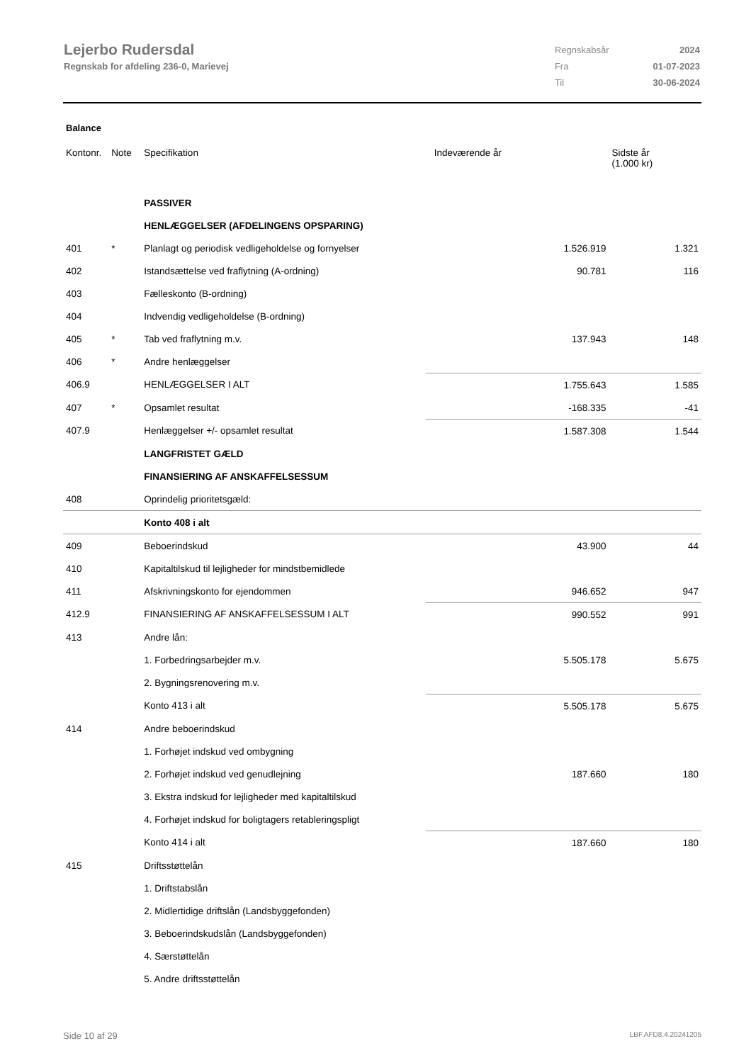Lejerbo Rudersdal
Regnskab for afdeling 236-0, Marievej
| Regnskabsår | 2024 |
| Fra | 01-07-2023 |
| Til | 30-06-2024 |
Balance
| Kontonr. | Note | Specifikation | | Indeværende år | Sidste år (1.000 kr) |
| --- | --- | --- | --- | --- | --- |
| | | PASSIVER | | | |
| | | HENLÆGGELSER (AFDELINGENS OPSPARING) | | | |
| 401 | * | Planlagt og periodisk vedligeholdelse og fornyelser | | 1.526.919 | 1.321 |
| 402 | | Istandsættelse ved fraflytning (A-ordning) | | 90.781 | 116 |
| 403 | | Fælleskonto (B-ordning) | | | |
| 404 | | Indvendig vedligeholdelse (B-ordning) | | | |
| 405 | * | Tab ved fraflytning m.v. | | 137.943 | 148 |
| 406 | * | Andre henlæggelser | | | |
| 406.9 | | HENLÆGGELSER I ALT | | 1.755.643 | 1.585 |
| 407 | * | Opsamlet resultat | | -168.335 | -41 |
| 407.9 | | Henlæggelser +/- opsamlet resultat | | 1.587.308 | 1.544 |
| | | LANGFRISTET GÆLD | | | |
| | | FINANSIERING AF ANSKAFFELSESSUM | | | |
| 408 | | Oprindelig prioritetsgæld: | | | |
| | | Konto 408 i alt | | | |
| 409 | | Beboerindskud | | 43.900 | 44 |
| 410 | | Kapitaltilskud til lejligheder for mindstbemidlede | | | |
| 411 | | Afskrivningskonto for ejendommen | | 946.652 | 947 |
| 412.9 | | FINANSIERING AF ANSKAFFELSESSUM I ALT | | 990.552 | 991 |
| 413 | | Andre lån: | | | |
| | | 1. Forbedringsarbejder m.v. | | 5.505.178 | 5.675 |
| | | 2. Bygningsrenovering m.v. | | | |
| | | Konto 413 i alt | | 5.505.178 | 5.675 |
| 414 | | Andre beboerindskud | | | |
| | | 1. Forhøjet indskud ved ombygning | | | |
| | | 2. Forhøjet indskud ved genudlejning | | 187.660 | 180 |
| | | 3. Ekstra indskud for lejligheder med kapitaltilskud | | | |
| | | 4. Forhøjet indskud for boligtagers retableringspligt | | | |
| | | Konto 414 i alt | | 187.660 | 180 |
| 415 | | Driftsstøttelån | | | |
| | | 1. Driftstabslån | | | |
| | | 2. Midlertidige driftslån (Landsbyggefonden) | | | |
| | | 3. Beboerindskudslån (Landsbyggefonden) | | | |
| | | 4. Særstøttelån | | | |
| | | 5. Andre driftsstøttelån | | | |
Side 10 af 29 LBF.AFD8.4.20241205